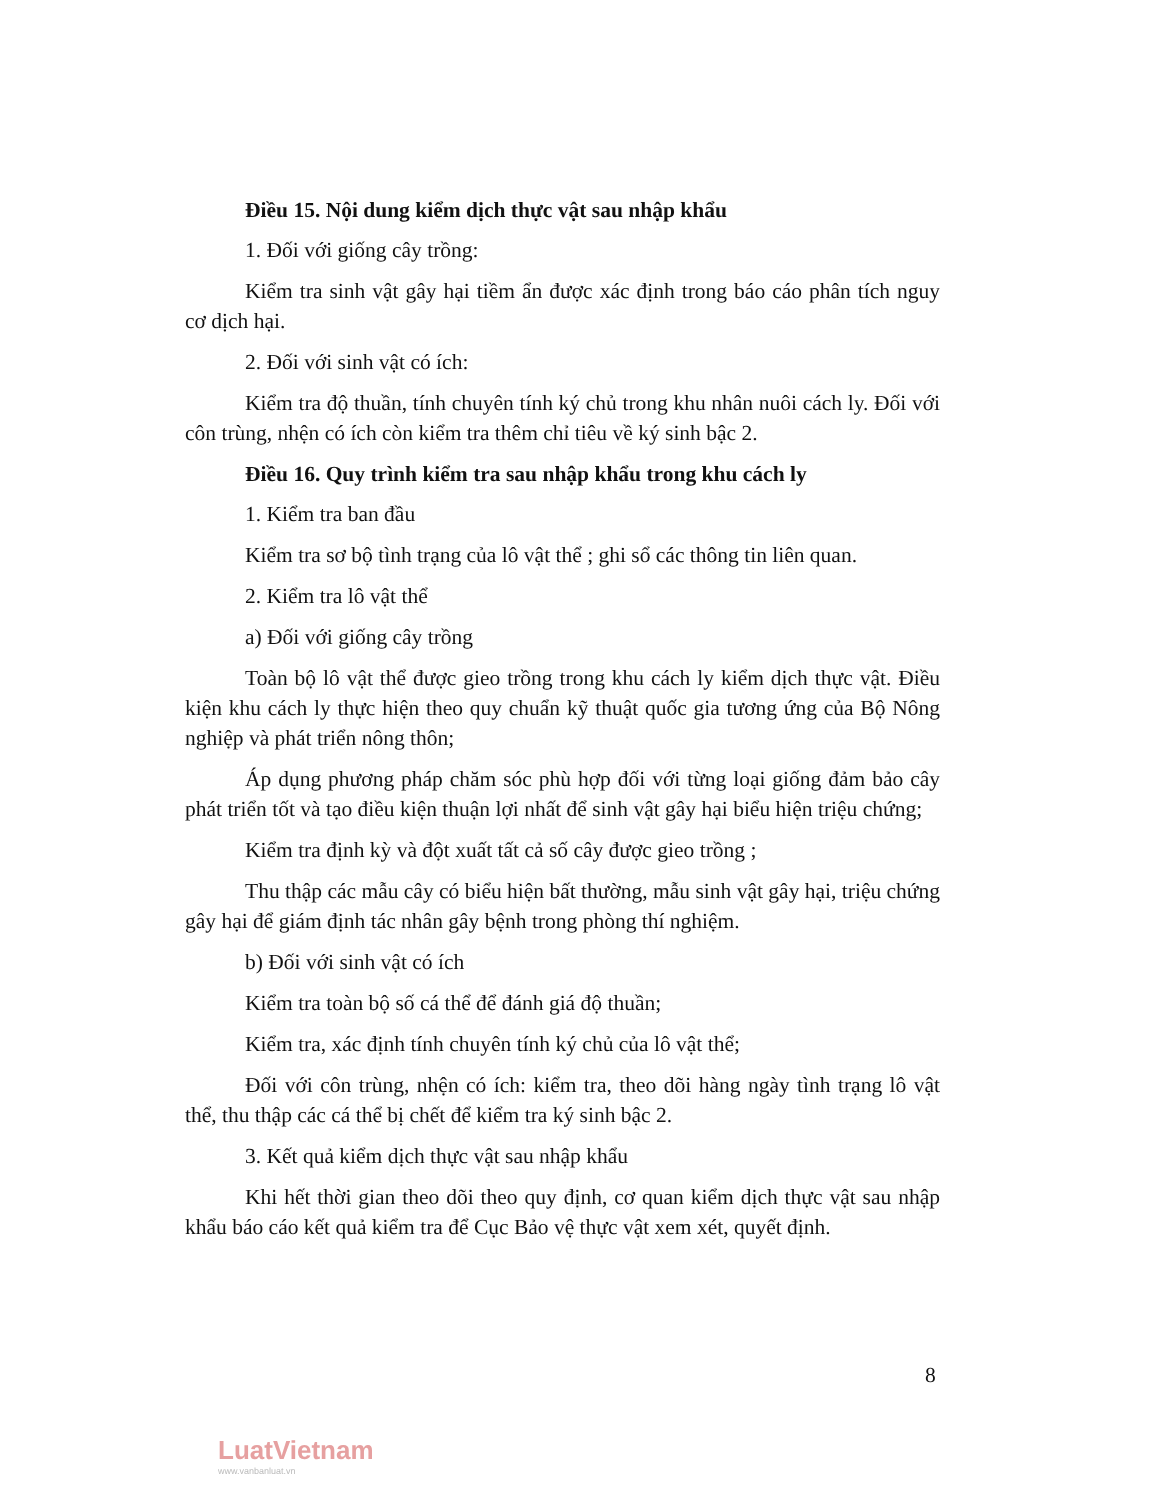Điều 15. Nội dung kiểm dịch thực vật sau nhập khẩu
1. Đối với giống cây trồng:
Kiểm tra sinh vật gây hại tiềm ẩn được xác định trong báo cáo phân tích nguy cơ dịch hại.
2. Đối với sinh vật có ích:
Kiểm tra độ thuần, tính chuyên tính ký chủ trong khu nhân nuôi cách ly. Đối với côn trùng, nhện có ích còn kiểm tra thêm chỉ tiêu về ký sinh bậc 2.
Điều 16. Quy trình kiểm tra sau nhập khẩu trong khu cách ly
1. Kiểm tra ban đầu
Kiểm tra sơ bộ tình trạng của lô vật thể ; ghi sổ các thông tin liên quan.
2. Kiểm tra lô vật thể
a) Đối với giống cây trồng
Toàn bộ lô vật thể được gieo trồng trong khu cách ly kiểm dịch thực vật. Điều kiện khu cách ly thực hiện theo quy chuẩn kỹ thuật quốc gia tương ứng của Bộ Nông nghiệp và phát triển nông thôn;
Áp dụng phương pháp chăm sóc phù hợp đối với từng loại giống đảm bảo cây phát triển tốt và tạo điều kiện thuận lợi nhất để sinh vật gây hại biểu hiện triệu chứng;
Kiểm tra định kỳ và đột xuất tất cả số cây được gieo trồng ;
Thu thập các mẫu cây có biểu hiện bất thường, mẫu sinh vật gây hại, triệu chứng gây hại để giám định tác nhân gây bệnh trong phòng thí nghiệm.
b) Đối với sinh vật có ích
Kiểm tra toàn bộ số cá thể để đánh giá độ thuần;
Kiểm tra, xác định tính chuyên tính ký chủ của lô vật thể;
Đối với côn trùng, nhện có ích: kiểm tra, theo dõi hàng ngày tình trạng lô vật thể, thu thập các cá thể bị chết để kiểm tra ký sinh bậc 2.
3. Kết quả kiểm dịch thực vật sau nhập khẩu
Khi hết thời gian theo dõi theo quy định, cơ quan kiểm dịch thực vật sau nhập khẩu báo cáo kết quả kiểm tra để Cục Bảo vệ thực vật xem xét, quyết định.
8
LuatVietnam
www.vanbanluat.vn